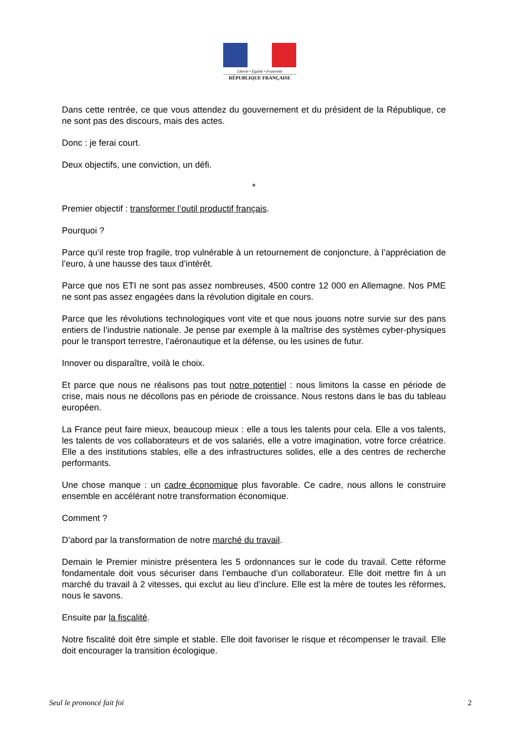Liberté • Égalité • Fraternité
RÉPUBLIQUE FRANÇAISE
Dans cette rentrée, ce que vous attendez du gouvernement et du président de la République, ce ne sont pas des discours, mais des actes.
Donc : je ferai court.
Deux objectifs, une conviction, un défi.
*
Premier objectif : transformer l’outil productif français.
Pourquoi ?
Parce qu’il reste trop fragile, trop vulnérable à un retournement de conjoncture, à l’appréciation de l’euro, à une hausse des taux d’intérêt.
Parce que nos ETI ne sont pas assez nombreuses, 4500 contre 12 000 en Allemagne. Nos PME ne sont pas assez engagées dans la révolution digitale en cours.
Parce que les révolutions technologiques vont vite et que nous jouons notre survie sur des pans entiers de l’industrie nationale. Je pense par exemple à la maîtrise des systèmes cyber-physiques pour le transport terrestre, l’aéronautique et la défense, ou les usines de futur.
Innover ou disparaître, voilà le choix.
Et parce que nous ne réalisons pas tout notre potentiel : nous limitons la casse en période de crise, mais nous ne décollons pas en période de croissance. Nous restons dans le bas du tableau européen.
La France peut faire mieux, beaucoup mieux : elle a tous les talents pour cela. Elle a vos talents, les talents de vos collaborateurs et de vos salariés, elle a votre imagination, votre force créatrice. Elle a des institutions stables, elle a des infrastructures solides, elle a des centres de recherche performants.
Une chose manque : un cadre économique plus favorable. Ce cadre, nous allons le construire ensemble en accélérant notre transformation économique.
Comment ?
D’abord par la transformation de notre marché du travail.
Demain le Premier ministre présentera les 5 ordonnances sur le code du travail. Cette réforme fondamentale doit vous sécuriser dans l’embauche d’un collaborateur. Elle doit mettre fin à un marché du travail à 2 vitesses, qui exclut au lieu d’inclure. Elle est la mère de toutes les réformes, nous le savons.
Ensuite par la fiscalité.
Notre fiscalité doit être simple et stable. Elle doit favoriser le risque et récompenser le travail. Elle doit encourager la transition écologique.
Seul le prononcé fait foi 2